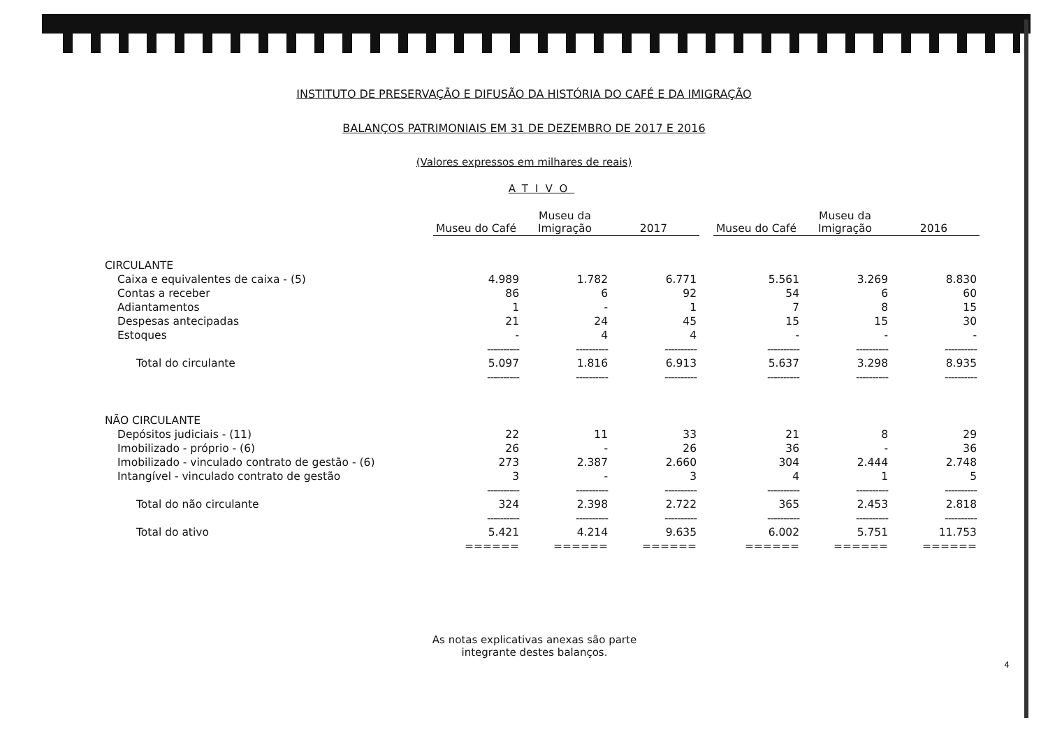INSTITUTO DE PRESERVAÇÃO E DIFUSÃO DA HISTÓRIA DO CAFÉ E DA IMIGRAÇÃO
BALANÇOS PATRIMONIAIS EM 31 DE DEZEMBRO DE 2017 E 2016
(Valores expressos em milhares de reais)
ATIVO
| | Museu do Café | Museu da Imigração | 2017 | | Museu do Café | Museu da Imigração | 2016 |
| --- | --- | --- | --- | --- | --- | --- | --- |
| CIRCULANTE | | | | | | | |
| Caixa e equivalentes de caixa - (5) | 4.989 | 1.782 | 6.771 | | 5.561 | 3.269 | 8.830 |
| Contas a receber | 86 | 6 | 92 | | 54 | 6 | 60 |
| Adiantamentos | 1 | - | 1 | | 7 | 8 | 15 |
| Despesas antecipadas | 21 | 24 | 45 | | 15 | 15 | 30 |
| Estoques | - | 4 | 4 | | - | - | - |
| | ---------- | ---------- | ---------- | | ---------- | ---------- | ---------- |
| Total do circulante | 5.097 | 1.816 | 6.913 | | 5.637 | 3.298 | 8.935 |
| | ---------- | ---------- | ---------- | | ---------- | ---------- | ---------- |
| NÃO CIRCULANTE | | | | | | | |
| Depósitos judiciais - (11) | 22 | 11 | 33 | | 21 | 8 | 29 |
| Imobilizado - próprio - (6) | 26 | - | 26 | | 36 | - | 36 |
| Imobilizado - vinculado contrato de gestão - (6) | 273 | 2.387 | 2.660 | | 304 | 2.444 | 2.748 |
| Intangível - vinculado contrato de gestão | 3 | - | 3 | | 4 | 1 | 5 |
| | ---------- | ---------- | ---------- | | ---------- | ---------- | ---------- |
| Total do não circulante | 324 | 2.398 | 2.722 | | 365 | 2.453 | 2.818 |
| | ---------- | ---------- | ---------- | | ---------- | ---------- | ---------- |
| Total do ativo | 5.421 | 4.214 | 9.635 | | 6.002 | 5.751 | 11.753 |
| | ====== | ====== | ====== | | ====== | ====== | ====== |
As notas explicativas anexas são parte
integrante destes balanços.
4